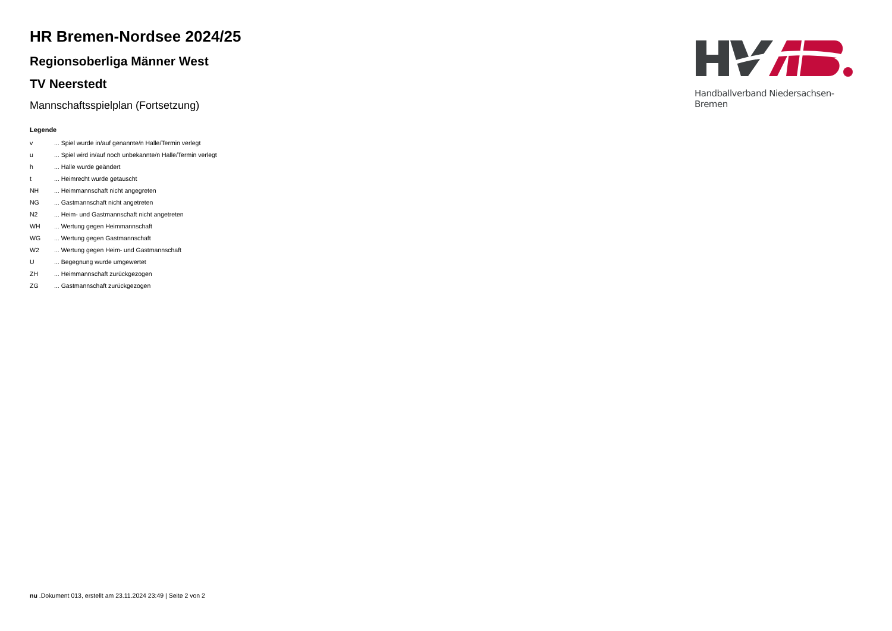HR Bremen-Nordsee 2024/25
Regionsoberliga Männer West
TV Neerstedt
Mannschaftsspielplan (Fortsetzung)
Legende
| v | ... Spiel wurde in/auf genannte/n Halle/Termin verlegt |
| u | ... Spiel wird in/auf noch unbekannte/n Halle/Termin verlegt |
| h | ... Halle wurde geändert |
| t | ... Heimrecht wurde getauscht |
| NH | ... Heimmannschaft nicht angegreten |
| NG | ... Gastmannschaft nicht angetreten |
| N2 | ... Heim- und Gastmannschaft nicht angetreten |
| WH | ... Wertung gegen Heimmannschaft |
| WG | ... Wertung gegen Gastmannschaft |
| W2 | ... Wertung gegen Heim- und Gastmannschaft |
| U | ... Begegnung wurde umgewertet |
| ZH | ... Heimmannschaft zurückgezogen |
| ZG | ... Gastmannschaft zurückgezogen |
Handballverband Niedersachsen-Bremen
nu .Dokument 013, erstellt am 23.11.2024 23:49 | Seite 2 von 2